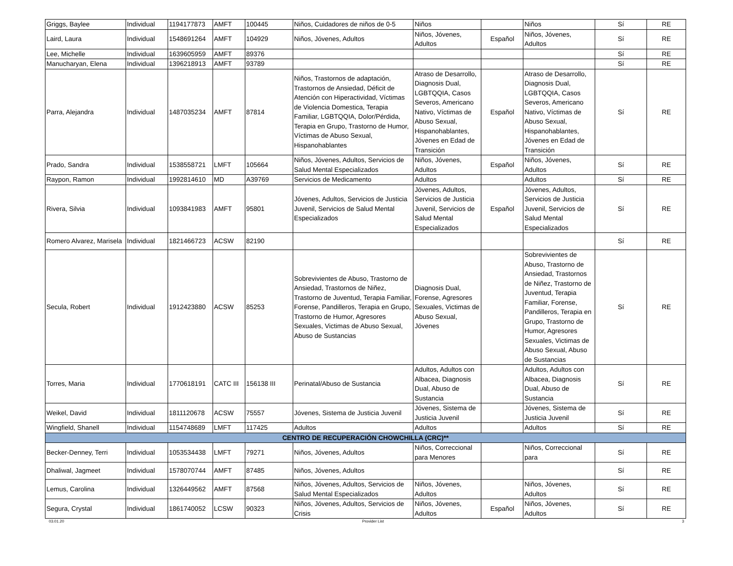| Griggs, Baylee | Individual | 1194177873 | AMFT | 100445 | Niños, Cuidadores de niños de 0-5 | Niños | | Niños | Sí | RE |
| Laird, Laura | Individual | 1548691264 | AMFT | 104929 | Niños, Jóvenes, Adultos | Niños, Jóvenes, Adultos | Español | Niños, Jóvenes, Adultos | Sí | RE |
| Lee, Michelle | Individual | 1639605959 | AMFT | 89376 | | | | | Sí | RE |
| Manucharyan, Elena | Individual | 1396218913 | AMFT | 93789 | | | | | Sí | RE |
| Parra, Alejandra | Individual | 1487035234 | AMFT | 87814 | Niños, Trastornos de adaptación, Trastornos de Ansiedad, Déficit de Atención con Hiperactividad, Víctimas de Violencia Domestica, Terapia Familiar, LGBTQQIA, Dolor/Pérdida, Terapia en Grupo, Trastorno de Humor, Víctimas de Abuso Sexual, Hispanohablantes | Atraso de Desarrollo, Diagnosis Dual, LGBTQQIA, Casos Severos, Americano Nativo, Víctimas de Abuso Sexual, Hispanohablantes, Jóvenes en Edad de Transición | Español | Atraso de Desarrollo, Diagnosis Dual, LGBTQQIA, Casos Severos, Americano Nativo, Víctimas de Abuso Sexual, Hispanohablantes, Jóvenes en Edad de Transición | Sí | RE |
| Prado, Sandra | Individual | 1538558721 | LMFT | 105664 | Niños, Jóvenes, Adultos, Servicios de Salud Mental Especializados | Niños, Jóvenes, Adultos | Español | Niños, Jóvenes, Adultos | Sí | RE |
| Raypon, Ramon | Individual | 1992814610 | MD | A39769 | Servicios de Medicamento | Adultos | | Adultos | Sí | RE |
| Rivera, Silvia | Individual | 1093841983 | AMFT | 95801 | Jóvenes, Adultos, Servicios de Justicia Juvenil, Servicios de Salud Mental Especializados | Jóvenes, Adultos, Servicios de Justicia Juvenil, Servicios de Salud Mental Especializados | Español | Jóvenes, Adultos, Servicios de Justicia Juvenil, Servicios de Salud Mental Especializados | Sí | RE |
| Romero Alvarez, Marisela | Individual | 1821466723 | ACSW | 82190 | | | | | Sí | RE |
| Secula, Robert | Individual | 1912423880 | ACSW | 85253 | Sobrevivientes de Abuso, Trastorno de Ansiedad, Trastornos de Niñez, Trastorno de Juventud, Terapia Familiar, Forense, Pandilleros, Terapia en Grupo, Trastorno de Humor, Agresores Sexuales, Victimas de Abuso Sexual, Abuso de Sustancias | Diagnosis Dual, Forense, Agresores Sexuales, Victimas de Abuso Sexual, Jóvenes | | Sobrevivientes de Abuso, Trastorno de Ansiedad, Trastornos de Niñez, Trastorno de Juventud, Terapia Familiar, Forense, Pandilleros, Terapia en Grupo, Trastorno de Humor, Agresores Sexuales, Victimas de Abuso Sexual, Abuso de Sustancias | Sí | RE |
| Torres, Maria | Individual | 1770618191 | CATC III | 156138 III | Perinatal/Abuso de Sustancia | Adultos, Adultos con Albacea, Diagnosis Dual, Abuso de Sustancia | | Adultos, Adultos con Albacea, Diagnosis Dual, Abuso de Sustancia | Sí | RE |
| Weikel, David | Individual | 1811120678 | ACSW | 75557 | Jóvenes, Sistema de Justicia Juvenil | Jóvenes, Sistema de Justicia Juvenil | | Jóvenes, Sistema de Justicia Juvenil | Sí | RE |
| Wingfield, Shanell | Individual | 1154748689 | LMFT | 117425 | Adultos | Adultos | | Adultos | Sí | RE |
| CENTRO DE RECUPERACIÓN CHOWCHILLA (CRC)** | | | | | | | | | | |
| Becker-Denney, Terri | Individual | 1053534438 | LMFT | 79271 | Niños, Jóvenes, Adultos | Niños, Correccional para Menores | | Niños, Correccional para | Sí | RE |
| Dhaliwal, Jagmeet | Individual | 1578070744 | AMFT | 87485 | Niños, Jóvenes, Adultos | | | | Sí | RE |
| Lemus, Carolina | Individual | 1326449562 | AMFT | 87568 | Niños, Jóvenes, Adultos, Servicios de Salud Mental Especializados | Niños, Jóvenes, Adultos | | Niños, Jóvenes, Adultos | Sí | RE |
| Segura, Crystal | Individual | 1861740052 | LCSW | 90323 | Niños, Jóvenes, Adultos, Servicios de Crisis | Niños, Jóvenes, Adultos | Español | Niños, Jóvenes, Adultos | Sí | RE |
03.01.20 Provider List 3